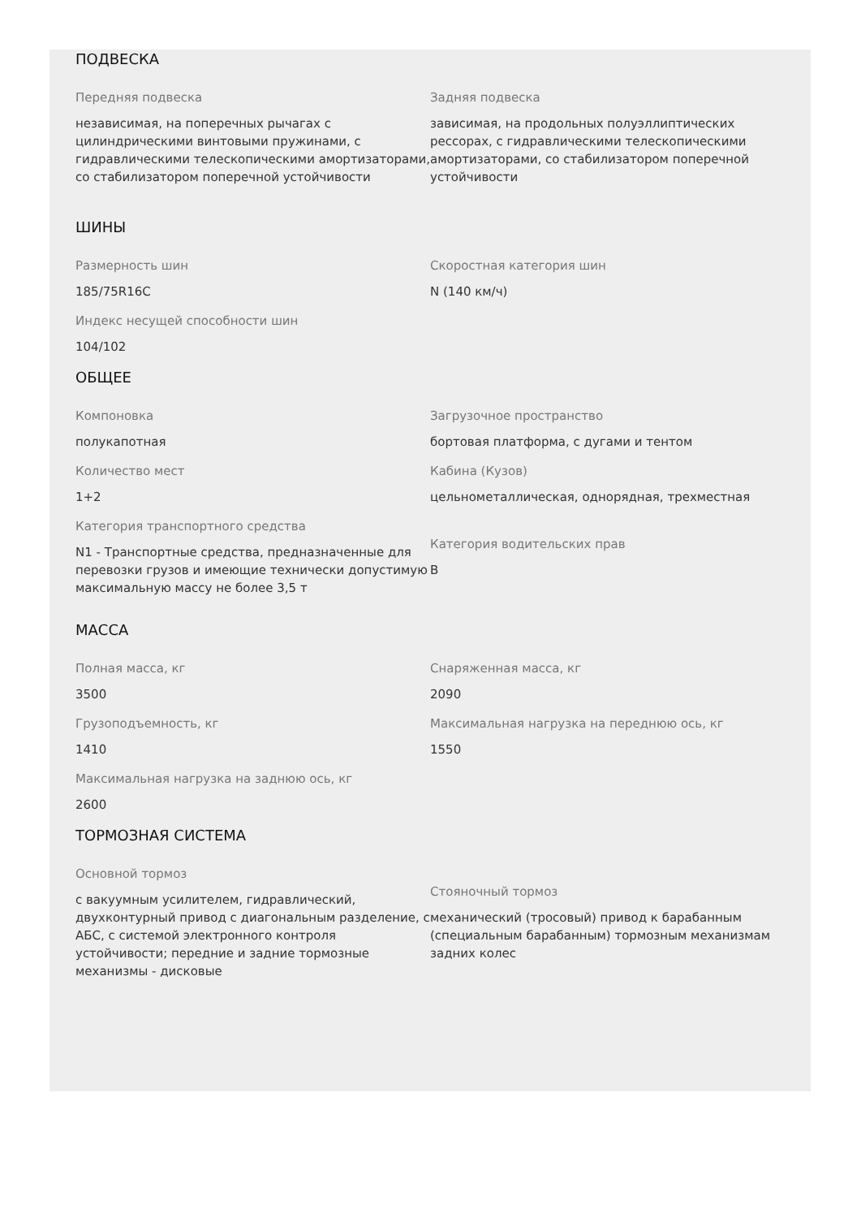ПОДВЕСКА
Передняя подвеска
независимая, на поперечных рычагах с цилиндрическими винтовыми пружинами, с гидравлическими телескопическими амортизаторами, со стабилизатором поперечной устойчивости
Задняя подвеска
зависимая, на продольных полуэллиптических рессорах, с гидравлическими телескопическими амортизаторами, со стабилизатором поперечной устойчивости
ШИНЫ
Размерность шин
185/75R16C
Скоростная категория шин
N (140 км/ч)
Индекс несущей способности шин
104/102
ОБЩЕЕ
Компоновка
полукапотная
Загрузочное пространство
бортовая платформа, с дугами и тентом
Количество мест
1+2
Кабина (Кузов)
цельнометаллическая, однорядная, трехместная
Категория транспортного средства
N1 - Транспортные средства, предназначенные для перевозки грузов и имеющие технически допустимую максимальную массу не более 3,5 т
Категория водительских прав
B
МАССА
Полная масса, кг
3500
Снаряженная масса, кг
2090
Грузоподъемность, кг
1410
Максимальная нагрузка на переднюю ось, кг
1550
Максимальная нагрузка на заднюю ось, кг
2600
ТОРМОЗНАЯ СИСТЕМА
Основной тормоз
с вакуумным усилителем, гидравлический, двухконтурный привод с диагональным разделение, с АБС, с системой электронного контроля устойчивости; передние и задние тормозные механизмы - дисковые
Стояночный тормоз
механический (тросовый) привод к барабанным (специальным барабанным) тормозным механизмам задних колес